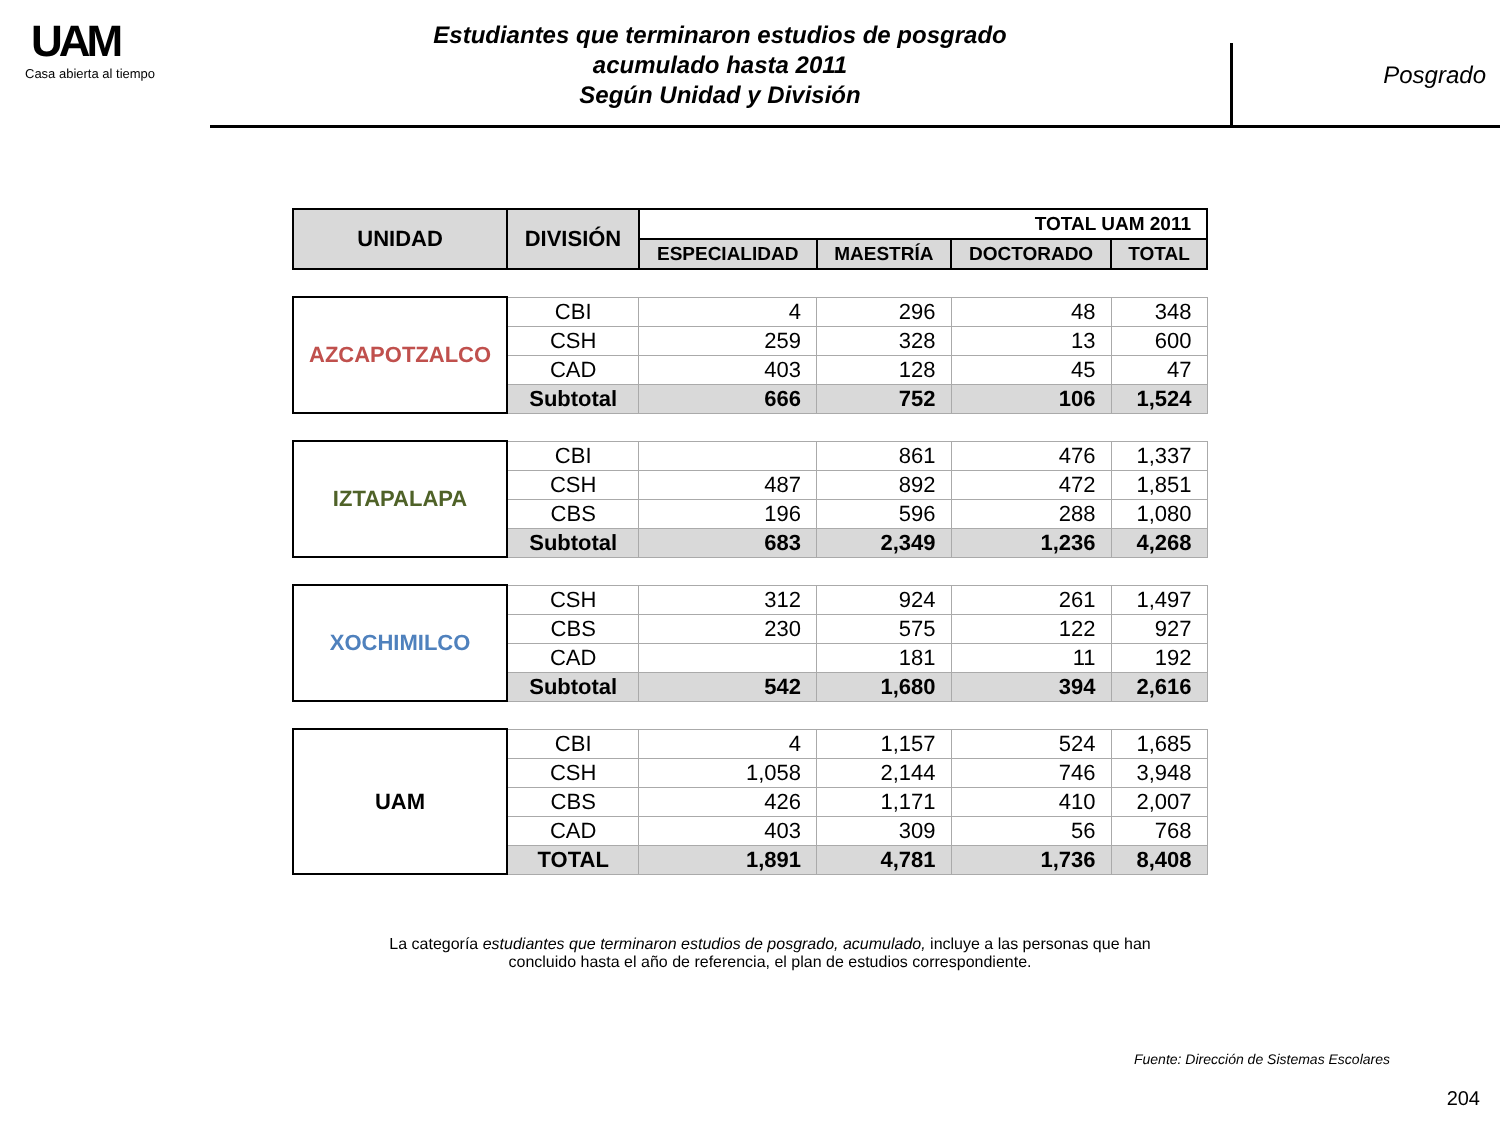UAM
Casa abierta al tiempo
Estudiantes que terminaron estudios de posgrado
acumulado hasta 2011
Según Unidad y División
Posgrado
| UNIDAD | DIVISIÓN | TOTAL UAM 2011 | | | |
| --- | --- | --- | --- | --- | --- |
| | | ESPECIALIDAD | MAESTRÍA | DOCTORADO | TOTAL |
| AZCAPOTZALCO | CBI | 4 | 296 | 48 | 348 |
| | CSH | 259 | 328 | 13 | 600 |
| | CAD | 403 | 128 | 45 | 47 |
| | Subtotal | 666 | 752 | 106 | 1,524 |
| IZTAPALAPA | CBI | | 861 | 476 | 1,337 |
| | CSH | 487 | 892 | 472 | 1,851 |
| | CBS | 196 | 596 | 288 | 1,080 |
| | Subtotal | 683 | 2,349 | 1,236 | 4,268 |
| XOCHIMILCO | CSH | 312 | 924 | 261 | 1,497 |
| | CBS | 230 | 575 | 122 | 927 |
| | CAD | | 181 | 11 | 192 |
| | Subtotal | 542 | 1,680 | 394 | 2,616 |
| UAM | CBI | 4 | 1,157 | 524 | 1,685 |
| | CSH | 1,058 | 2,144 | 746 | 3,948 |
| | CBS | 426 | 1,171 | 410 | 2,007 |
| | CAD | 403 | 309 | 56 | 768 |
| | TOTAL | 1,891 | 4,781 | 1,736 | 8,408 |
La categoría estudiantes que terminaron estudios de posgrado, acumulado, incluye a las personas que han concluido hasta el año de referencia, el plan de estudios correspondiente.
Fuente: Dirección de Sistemas Escolares
204